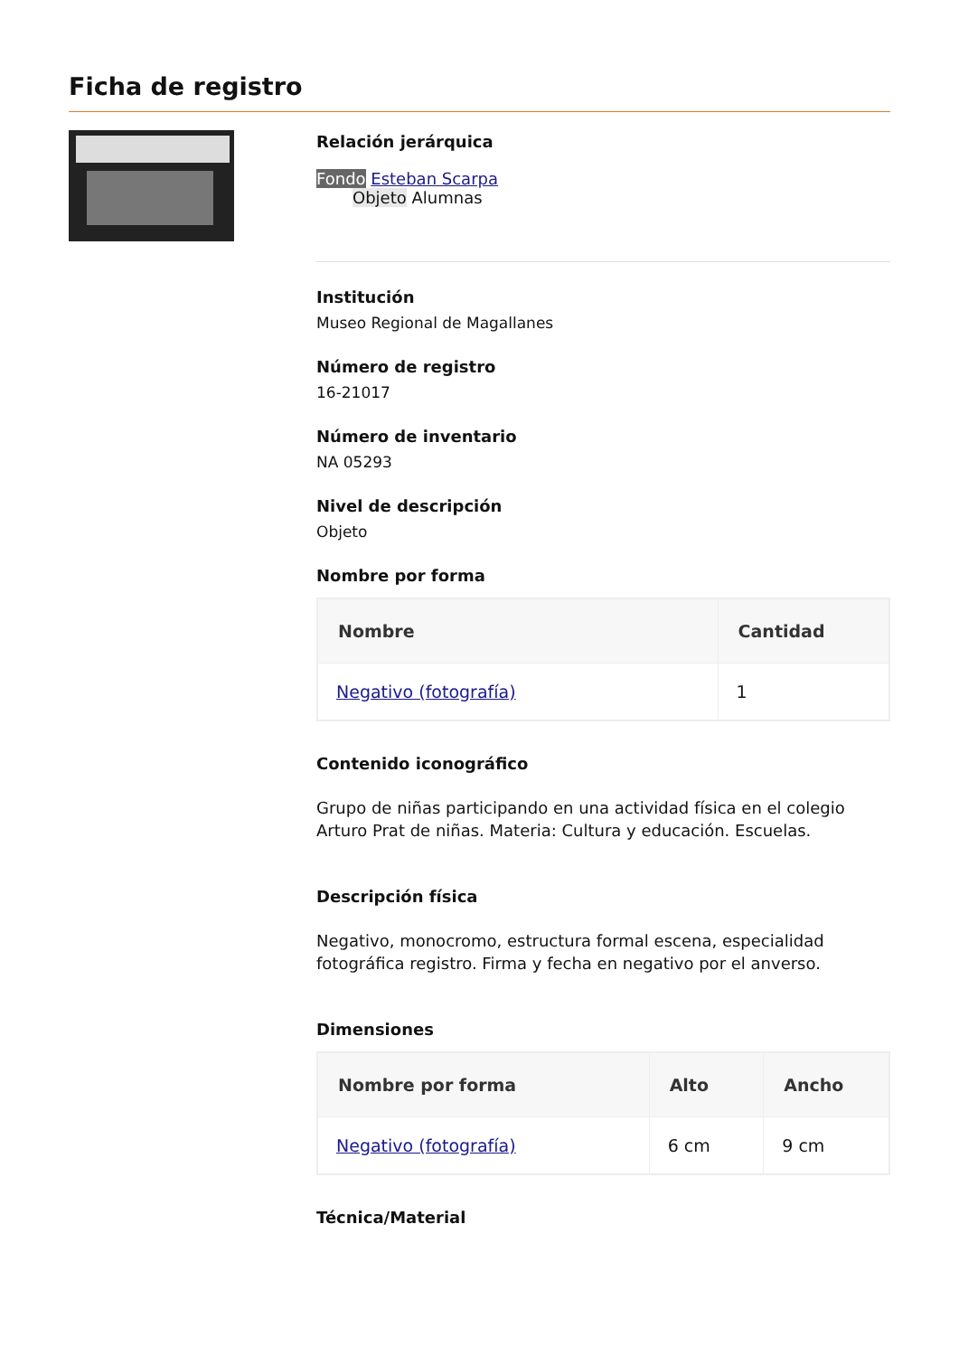Ficha de registro
Relación jerárquica
Fondo Esteban Scarpa
Objeto Alumnas
Institución
Museo Regional de Magallanes
Número de registro
16-21017
Número de inventario
NA 05293
Nivel de descripción
Objeto
Nombre por forma
| Nombre | Cantidad |
| --- | --- |
| Negativo (fotografía) | 1 |
Contenido iconográfico
Grupo de niñas participando en una actividad física en el colegio Arturo Prat de niñas. Materia: Cultura y educación. Escuelas.
Descripción física
Negativo, monocromo, estructura formal escena, especialidad fotográfica registro. Firma y fecha en negativo por el anverso.
Dimensiones
| Nombre por forma | Alto | Ancho |
| --- | --- | --- |
| Negativo (fotografía) | 6 cm | 9 cm |
Técnica/Material